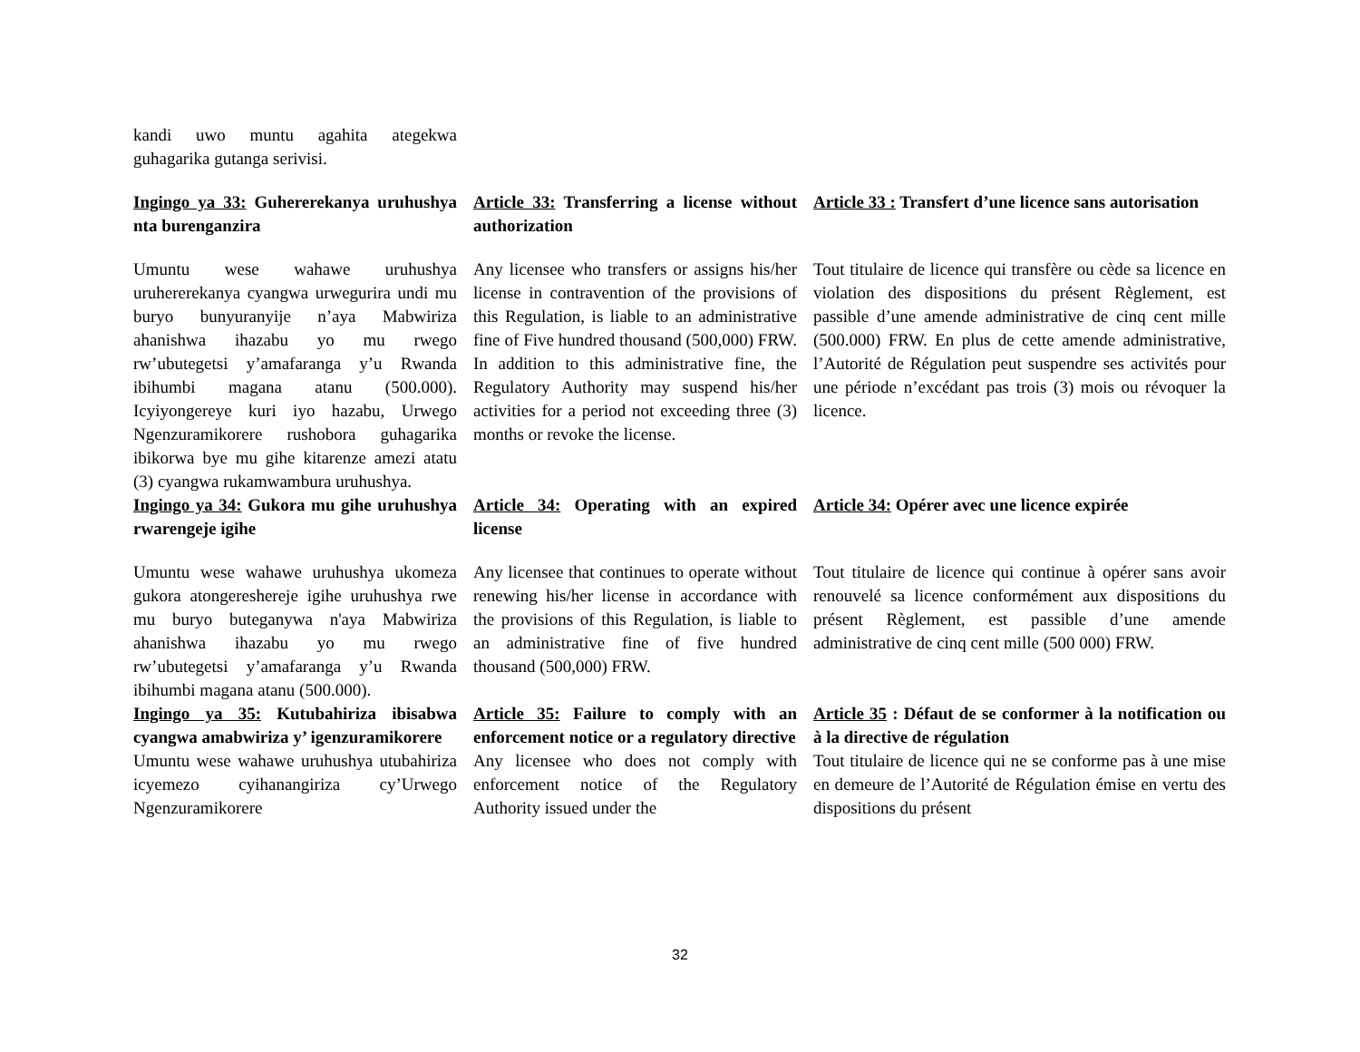kandi uwo muntu agahita ategekwa guhagarika gutanga serivisi.
Ingingo ya 33: Guhererekanya uruhushya nta burenganzira
Article 33: Transferring a license without authorization
Article 33 : Transfert d’une licence sans autorisation
Umuntu wese wahawe uruhushya uruhererekanya cyangwa urwegurira undi mu buryo bunyuranyije n’aya Mabwiriza ahanishwa ihazabu yo mu rwego rw’ubutegetsi y’amafaranga y’u Rwanda ibihumbi magana atanu (500.000). Icyiyongereye kuri iyo hazabu, Urwego Ngenzuramikorere rushobora guhagarika ibikorwa bye mu gihe kitarenze amezi atatu (3) cyangwa rukamwambura uruhushya.
Any licensee who transfers or assigns his/her license in contravention of the provisions of this Regulation, is liable to an administrative fine of Five hundred thousand (500,000) FRW. In addition to this administrative fine, the Regulatory Authority may suspend his/her activities for a period not exceeding three (3) months or revoke the license.
Tout titulaire de licence qui transfère ou cède sa licence en violation des dispositions du présent Règlement, est passible d’une amende administrative de cinq cent mille (500.000) FRW. En plus de cette amende administrative, l’Autorité de Régulation peut suspendre ses activités pour une période n’excédant pas trois (3) mois ou révoquer la licence.
Ingingo ya 34: Gukora mu gihe uruhushya rwarengeje igihe
Article 34: Operating with an expired license
Article 34: Opérer avec une licence expirée
Umuntu wese wahawe uruhushya ukomeza gukora atongereshereje igihe uruhushya rwe mu buryo buteganywa n'aya Mabwiriza ahanishwa ihazabu yo mu rwego rw’ubutegetsi y’amafaranga y’u Rwanda ibihumbi magana atanu (500.000).
Any licensee that continues to operate without renewing his/her license in accordance with the provisions of this Regulation, is liable to an administrative fine of five hundred thousand (500,000) FRW.
Tout titulaire de licence qui continue à opérer sans avoir renouvelé sa licence conformément aux dispositions du présent Règlement, est passible d’une amende administrative de cinq cent mille (500 000) FRW.
Ingingo ya 35: Kutubahiriza ibisabwa cyangwa amabwiriza y’ igenzuramikorere
Article 35: Failure to comply with an enforcement notice or a regulatory directive
Article 35 : Défaut de se conformer à la notification ou à la directive de régulation
Umuntu wese wahawe uruhushya utubahiriza icyemezo cyihanangiriza cy’Urwego Ngenzuramikorere
Any licensee who does not comply with enforcement notice of the Regulatory Authority issued under the
Tout titulaire de licence qui ne se conforme pas à une mise en demeure de l’Autorité de Régulation émise en vertu des dispositions du présent
32